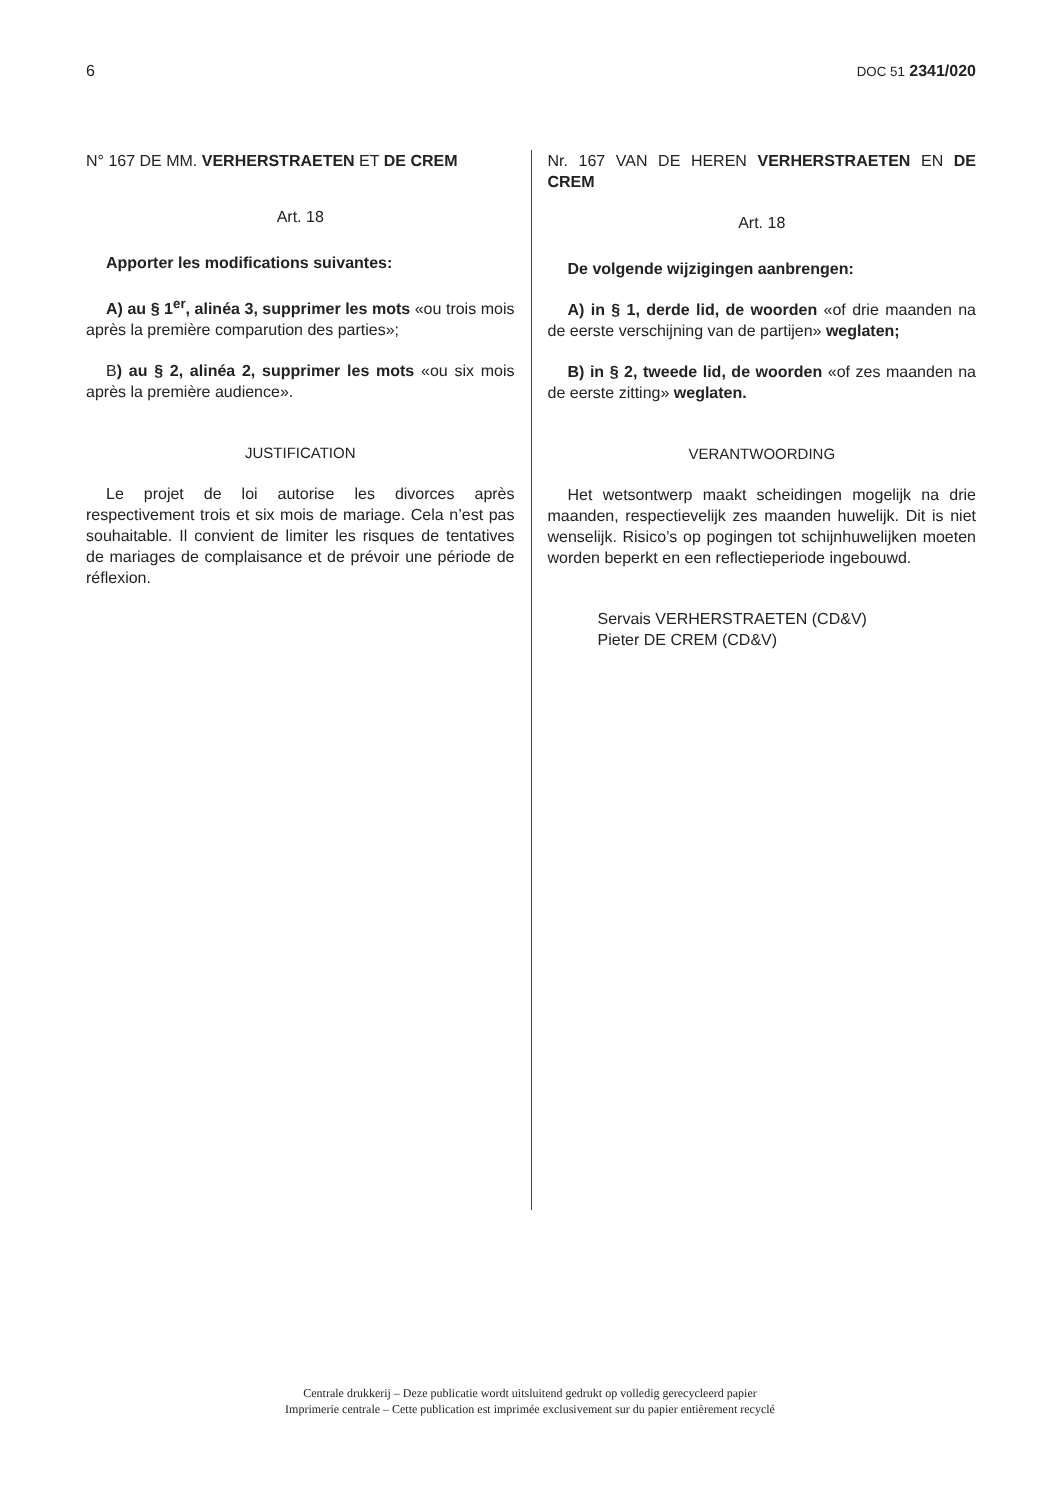6 DOC 51 2341/020
N° 167 DE MM. VERHERSTRAETEN ET DE CREM
Art. 18
Apporter les modifications suivantes:
A) au § 1<sup>er</sup>, alinéa 3, supprimer les mots «ou trois mois après la première comparution des parties»;
B) au § 2, alinéa 2, supprimer les mots «ou six mois après la première audience».
JUSTIFICATION
Le projet de loi autorise les divorces après respectivement trois et six mois de mariage. Cela n’est pas souhaitable. Il convient de limiter les risques de tentatives de mariages de complaisance et de prévoir une période de réflexion.
Nr. 167 VAN DE HEREN VERHERSTRAETEN EN DE CREM
Art. 18
De volgende wijzigingen aanbrengen:
A) in § 1, derde lid, de woorden «of drie maanden na de eerste verschijning van de partijen» weglaten;
B) in § 2, tweede lid, de woorden «of zes maanden na de eerste zitting» weglaten.
VERANTWOORDING
Het wetsontwerp maakt scheidingen mogelijk na drie maanden, respectievelijk zes maanden huwelijk. Dit is niet wenselijk. Risico’s op pogingen tot schijnhuwelijken moeten worden beperkt en een reflectieperiode ingebouwd.
Servais VERHERSTRAETEN (CD&V)
Pieter DE CREM (CD&V)
Centrale drukkerij – Deze publicatie wordt uitsluitend gedrukt op volledig gerecycleerd papier
Imprimerie centrale – Cette publication est imprimée exclusivement sur du papier entièrement recyclé